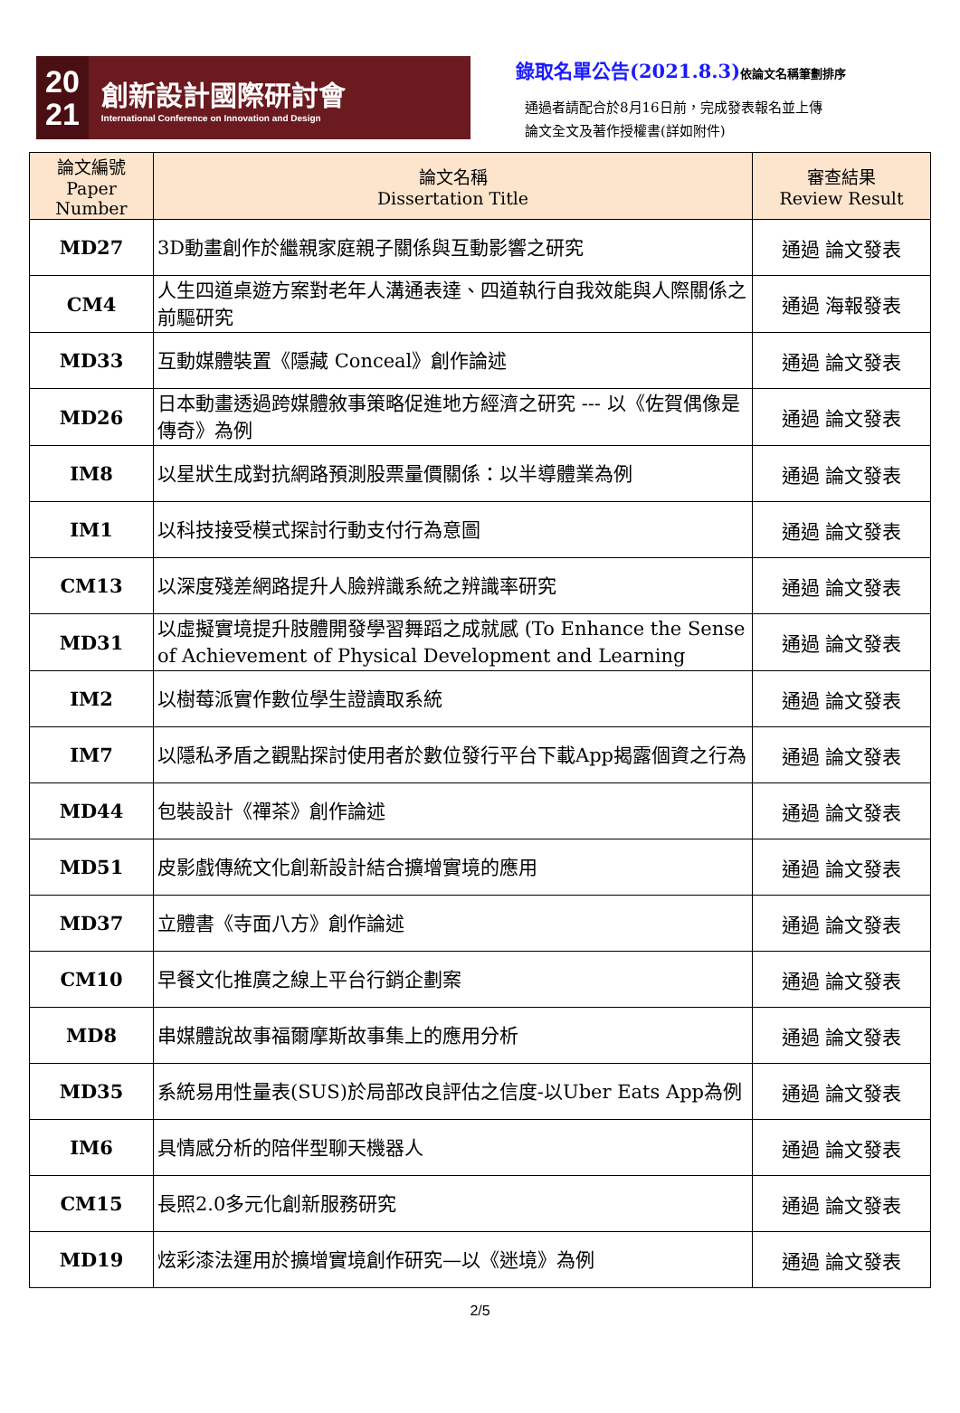20
21
創新設計國際研討會
International Conference on Innovation and Design
錄取名單公告(2021.8.3)依論文名稱筆劃排序
通過者請配合於8月16日前，完成發表報名並上傳
論文全文及著作授權書(詳如附件)
| 論文編號 Paper Number | 論文名稱 Dissertation Title | 審查結果 Review Result |
| --- | --- | --- |
| MD27 | 3D動畫創作於繼親家庭親子關係與互動影響之研究 | 通過 論文發表 |
| CM4 | 人生四道桌遊方案對老年人溝通表達、四道執行自我效能與人際關係之前驅研究 | 通過 海報發表 |
| MD33 | 互動媒體裝置《隱藏 Conceal》創作論述 | 通過 論文發表 |
| MD26 | 日本動畫透過跨媒體敘事策略促進地方經濟之研究 --- 以《佐賀偶像是傳奇》為例 | 通過 論文發表 |
| IM8 | 以星狀生成對抗網路預測股票量價關係：以半導體業為例 | 通過 論文發表 |
| IM1 | 以科技接受模式探討行動支付行為意圖 | 通過 論文發表 |
| CM13 | 以深度殘差網路提升人臉辨識系統之辨識率研究 | 通過 論文發表 |
| MD31 | 以虛擬實境提升肢體開發學習舞蹈之成就感 (To Enhance the Sense of Achievement of Physical Development and Learning | 通過 論文發表 |
| IM2 | 以樹莓派實作數位學生證讀取系統 | 通過 論文發表 |
| IM7 | 以隱私矛盾之觀點探討使用者於數位發行平台下載App揭露個資之行為 | 通過 論文發表 |
| MD44 | 包裝設計《禪茶》創作論述 | 通過 論文發表 |
| MD51 | 皮影戲傳統文化創新設計結合擴增實境的應用 | 通過 論文發表 |
| MD37 | 立體書《寺面八方》創作論述 | 通過 論文發表 |
| CM10 | 早餐文化推廣之線上平台行銷企劃案 | 通過 論文發表 |
| MD8 | 串媒體說故事福爾摩斯故事集上的應用分析 | 通過 論文發表 |
| MD35 | 系統易用性量表(SUS)於局部改良評估之信度-以Uber Eats App為例 | 通過 論文發表 |
| IM6 | 具情感分析的陪伴型聊天機器人 | 通過 論文發表 |
| CM15 | 長照2.0多元化創新服務研究 | 通過 論文發表 |
| MD19 | 炫彩漆法運用於擴增實境創作研究—以《迷境》為例 | 通過 論文發表 |
2/5